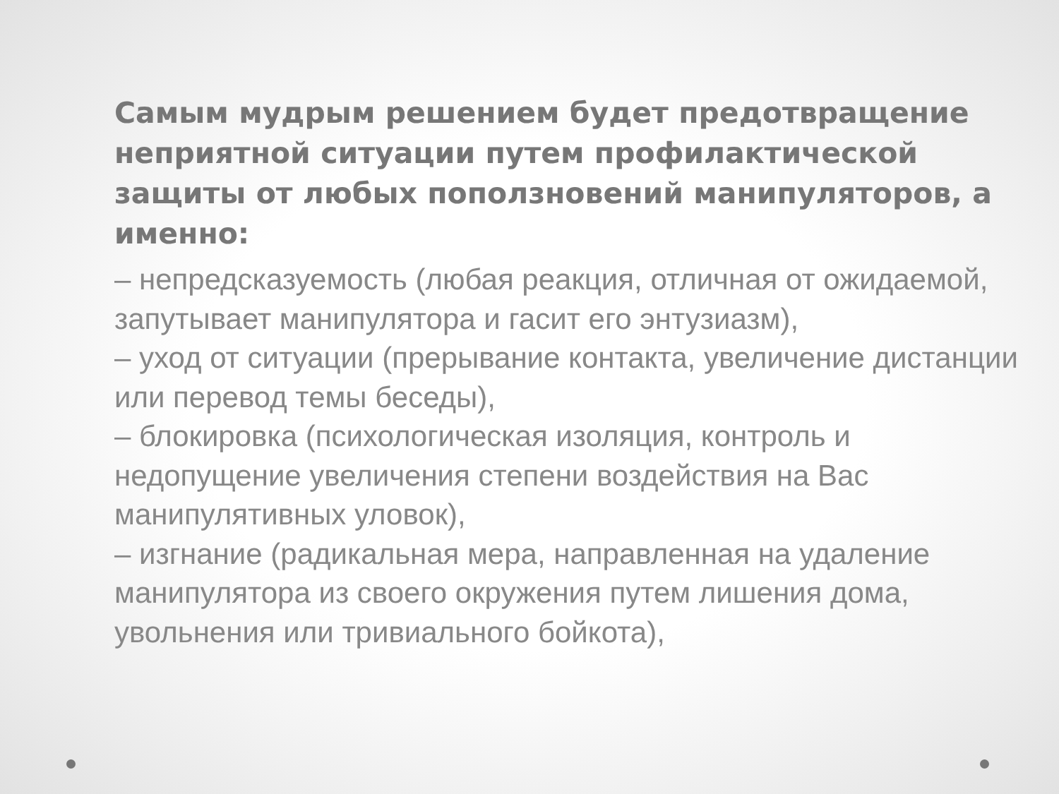Самым мудрым решением будет предотвращение неприятной ситуации путем профилактической защиты от любых поползновений манипуляторов, а именно:
– непредсказуемость (любая реакция, отличная от ожидаемой, запутывает манипулятора и гасит его энтузиазм),
– уход от ситуации (прерывание контакта, увеличение дистанции или перевод темы беседы),
– блокировка (психологическая изоляция, контроль и недопущение увеличения степени воздействия на Вас манипулятивных уловок),
– изгнание (радикальная мера, направленная на удаление манипулятора из своего окружения путем лишения дома, увольнения или тривиального бойкота),